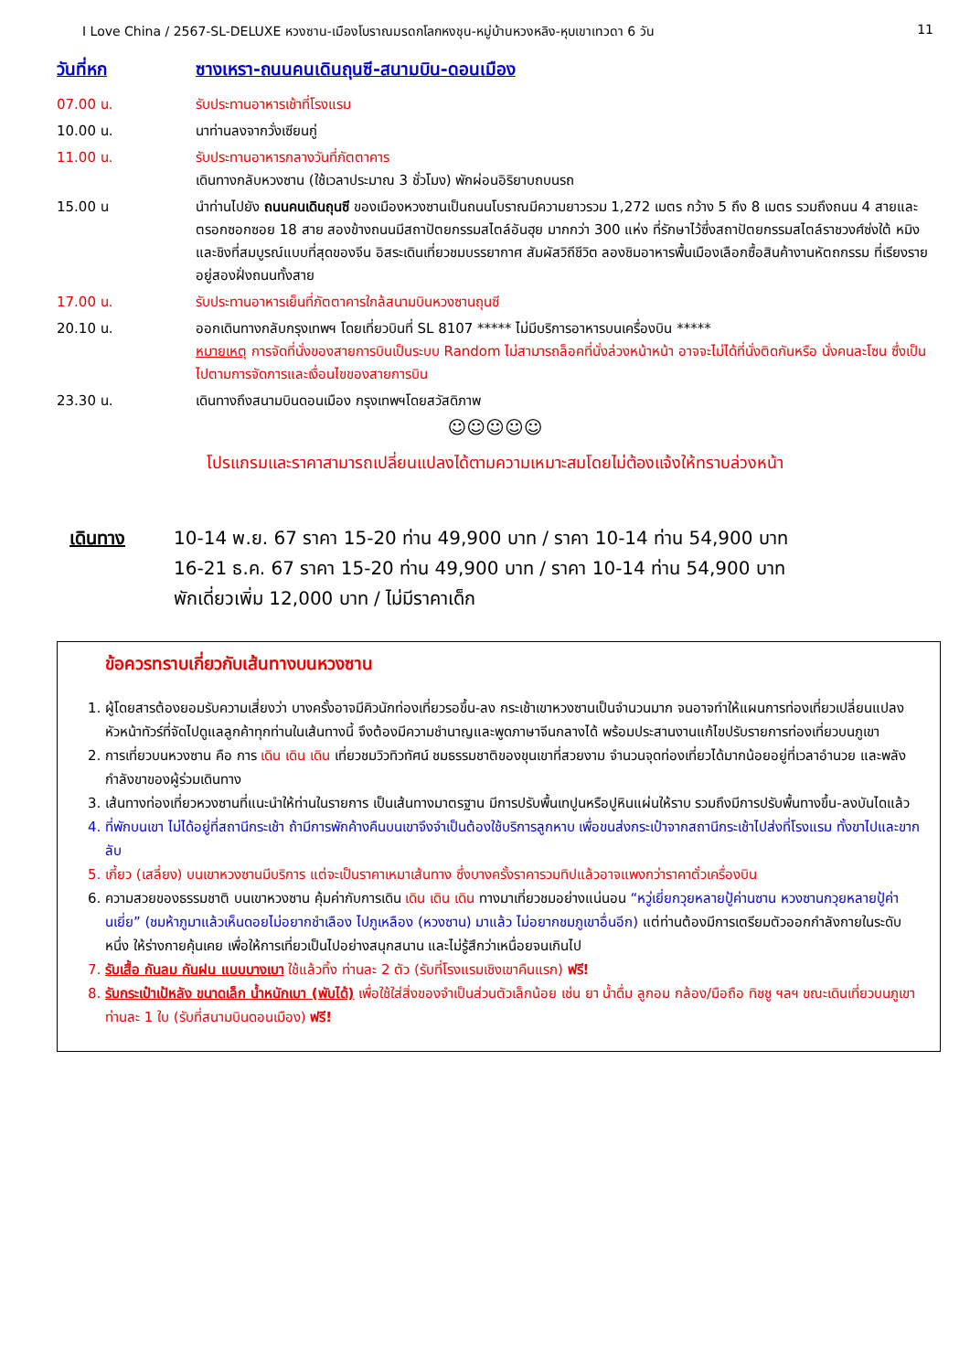I Love China / 2567-SL-DELUXE หวงซาน-เมืองโบราณมรดกโลกหงชุน-หมู่บ้านหวงหลิง-หุบเขาเทวดา 6 วัน 11
วันที่หก ซางเหรา-ถนนคนเดินถุนซี-สนามบิน-ดอนเมือง
07.00 น. รับประทานอาหารเช้าที่โรงแรม
10.00 น. นาท่านลงจากวั่งเซียนกู่
11.00 น. รับประทานอาหารกลางวันที่ภัตตาคาร
เดินทางกลับหวงซาน (ใช้เวลาประมาณ 3 ชั่วโมง) พักผ่อนอิริยาบถบนรถ
15.00 น นำท่านไปยัง ถนนคนเดินถุนซี ของเมืองหวงซานเป็นถนนโบราณมีความยาวรวม 1,272 เมตร กว้าง 5 ถึง 8 เมตร รวมถึงถนน 4 สายและตรอกซอกซอย 18 สาย สองข้างถนนมีสถาปัตยกรรมสไตล์อันฮุย มากกว่า 300 แห่ง ที่รักษาไว้ซึ่งสถาปัตยกรรมสไตล์ราชวงศ์ซ่งใต้ หมิงและชิงที่สมบูรณ์แบบที่สุดของจีน อิสระเดินเที่ยวชมบรรยากาศ สัมผัสวิถีชีวิต ลองชิมอาหารพื้นเมืองเลือกซื้อสินค้างานหัตถกรรม ที่เรียงรายอยู่สองฝั่งถนนทั้งสาย
17.00 น. รับประทานอาหารเย็นที่ภัตตาคารใกล้สนามบินหวงซานถุนซี
20.10 น. ออกเดินทางกลับกรุงเทพฯ โดยเที่ยวบินที่ SL 8107 ***** ไม่มีบริการอาหารบนเครื่องบิน *****
หมายเหตุ การจัดที่นั่งของสายการบินเป็นระบบ Random ไม่สามารถล็อคที่นั่งล่วงหน้าหน้า อาจจะไม่ได้ที่นั่งติดกันหรือ นั่งคนละโซน ซึ่งเป็นไปตามการจัดการและเงื่อนไขของสายการบิน
23.30 น. เดินทางถึงสนามบินดอนเมือง กรุงเทพฯโดยสวัสดิภาพ
☺☺☺☺☺
โปรแกรมและราคาสามารถเปลี่ยนแปลงได้ตามความเหมาะสมโดยไม่ต้องแจ้งให้ทราบล่วงหน้า
เดินทาง 10-14 พ.ย. 67 ราคา 15-20 ท่าน 49,900 บาท / ราคา 10-14 ท่าน 54,900 บาท
16-21 ธ.ค. 67 ราคา 15-20 ท่าน 49,900 บาท / ราคา 10-14 ท่าน 54,900 บาท
พักเดี่ยวเพิ่ม 12,000 บาท / ไม่มีราคาเด็ก
ข้อควรทราบเกี่ยวกับเส้นทางบนหวงซาน
1. ผู้โดยสารต้องยอมรับความเสี่ยงว่า บางครั้งอาจมีคิวนักท่องเที่ยวรอขึ้น-ลง กระเช้าเขาหวงซานเป็นจำนวนมาก จนอาจทำให้แผนการท่องเที่ยวเปลี่ยนแปลง หัวหน้าทัวร์ที่จัดไปดูแลลูกค้าทุกท่านในเส้นทางนี้ จึงต้องมีความชำนาญและพูดภาษาจีนกลางได้ พร้อมประสานงานแก้ไขปรับรายการท่องเที่ยวบนภูเขา
2. การเที่ยวบนหวงซาน คือ การ เดิน เดิน เดิน เที่ยวชมวิวทิวทัศน์ ชมธรรมชาติของขุนเขาที่สวยงาม จำนวนจุดท่องเที่ยวได้มากน้อยอยู่ที่เวลาอำนวย และพลังกำลังขาของผู้ร่วมเดินทาง
3. เส้นทางท่องเที่ยวหวงซานที่แนะนำให้ท่านในรายการ เป็นเส้นทางมาตรฐาน มีการปรับพื้นเทปูนหรือปูหินแผ่นให้ราบ รวมถึงมีการปรับพื้นทางขึ้น-ลงบันไดแล้ว
4. ที่พักบนเขา ไม่ได้อยู่ที่สถานีกระเช้า ถ้ามีการพักค้างคืนบนเขาจึงจำเป็นต้องใช้บริการลูกหาบ เพื่อขนส่งกระเป๋าจากสถานีกระเช้าไปส่งที่โรงแรม ทั้งขาไปและขากลับ
5. เกี้ยว (เสลี่ยง) บนเขาหวงซานมีบริการ แต่จะเป็นราคาเหมาเส้นทาง ซึ่งบางครั้งราคารวมทิปแล้วอาจแพงกว่าราคาตั๋วเครื่องบิน
6. ความสวยของธรรมชาติ บนเขาหวงซาน คุ้มค่ากับการเดิน เดิน เดิน เดิน ทางมาเที่ยวชมอย่างแน่นอน “หวู่เยี่ยกวุยหลายปู้ค่านซาน หวงซานกวุยหลายปู้ค่านเยี่ย” (ชมห้าภูมาแล้วเห็นดอยไม่อยากชำเลือง ไปภูเหลือง (หวงซาน) มาแล้ว ไม่อยากชมภูเขาอื่นอีก) แต่ท่านต้องมีการเตรียมตัวออกกำลังกายในระดับหนึ่ง ให้ร่างกายคุ้นเคย เพื่อให้การเที่ยวเป็นไปอย่างสนุกสนาน และไม่รู้สึกว่าเหนื่อยจนเกินไป
7. รับเสื้อ กันลม กันฝน แบบบางเบา ใช้แล้วทิ้ง ท่านละ 2 ตัว (รับที่โรงแรมเชิงเขาคืนแรก) ฟรี!
8. รับกระเป๋าเป้หลัง ขนาดเล็ก น้ำหนักเบา (พับได้) เพื่อใช้ใส่สิ่งของจำเป็นส่วนตัวเล็กน้อย เช่น ยา น้ำดื่ม ลูกอม กล้อง/มือถือ ทิชชู ฯลฯ ขณะเดินเที่ยวบนภูเขา ท่านละ 1 ใบ (รับที่สนามบินดอนเมือง) ฟรี!